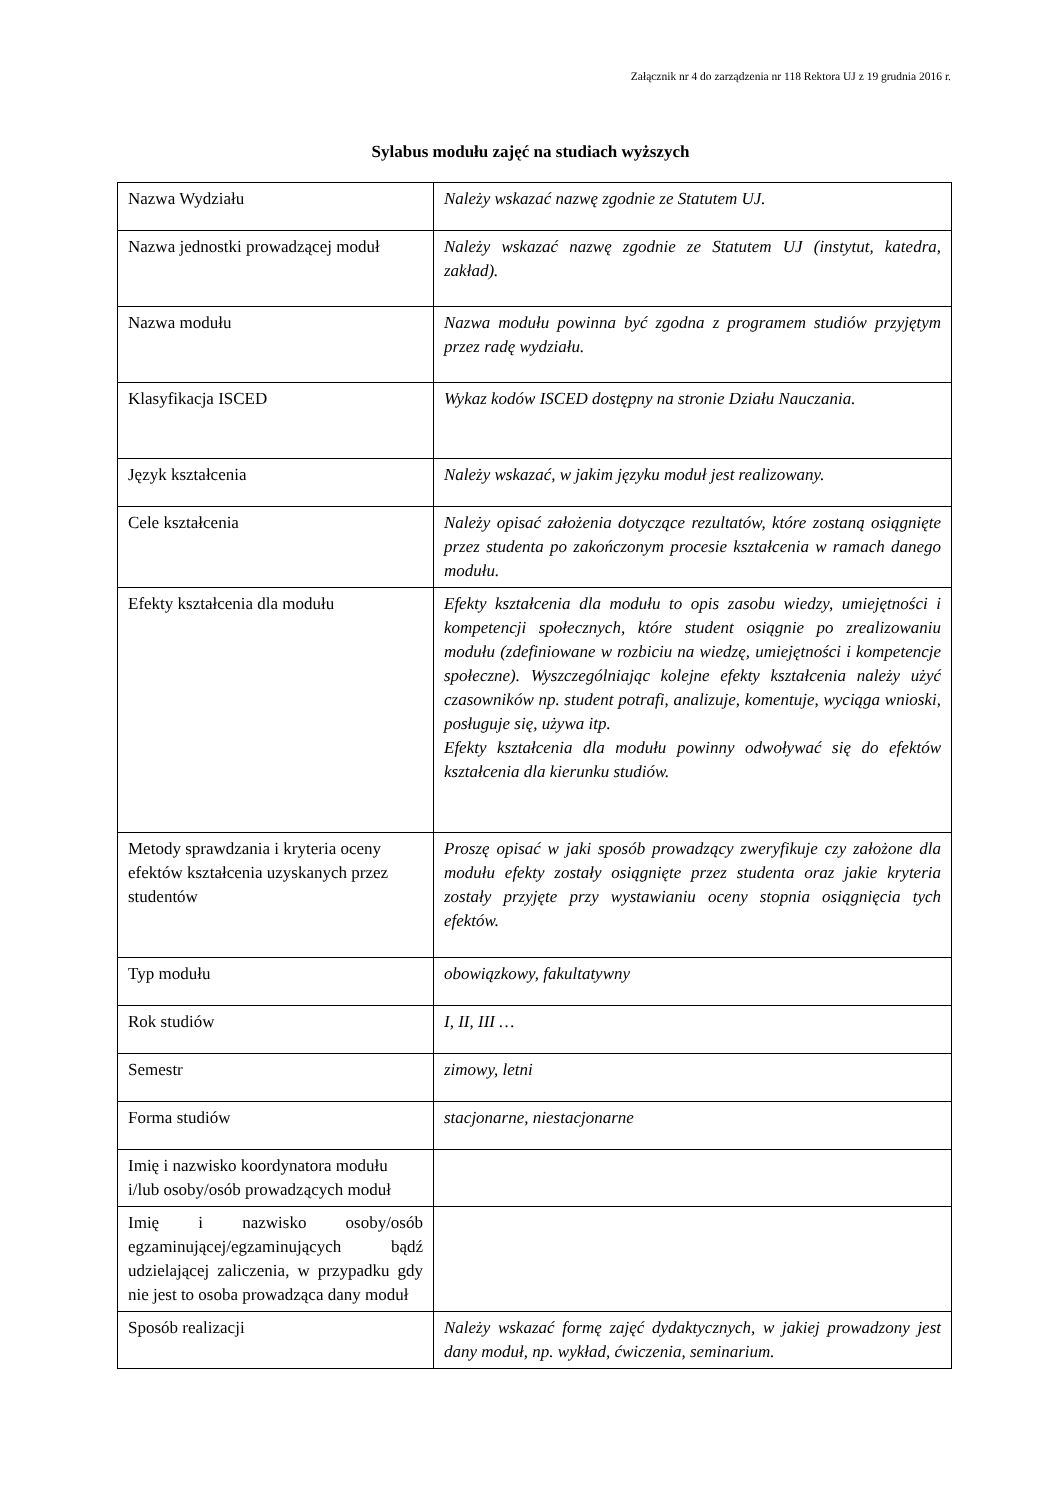Załącznik nr 4 do zarządzenia nr 118 Rektora UJ z 19 grudnia 2016 r.
Sylabus modułu zajęć na studiach wyższych
| Nazwa Wydziału | Należy wskazać nazwę zgodnie ze Statutem UJ. |
| Nazwa jednostki prowadzącej moduł | Należy wskazać nazwę zgodnie ze Statutem UJ (instytut, katedra, zakład). |
| Nazwa modułu | Nazwa modułu powinna być zgodna z programem studiów przyjętym przez radę wydziału. |
| Klasyfikacja ISCED | Wykaz kodów ISCED dostępny na stronie Działu Nauczania. |
| Język kształcenia | Należy wskazać, w jakim języku moduł jest realizowany. |
| Cele kształcenia | Należy opisać założenia dotyczące rezultatów, które zostaną osiągnięte przez studenta po zakończonym procesie kształcenia w ramach danego modułu. |
| Efekty kształcenia dla modułu | Efekty kształcenia dla modułu to opis zasobu wiedzy, umiejętności i kompetencji społecznych, które student osiągnie po zrealizowaniu modułu (zdefiniowane w rozbiciu na wiedzę, umiejętności i kompetencje społeczne). Wyszczególniając kolejne efekty kształcenia należy użyć czasowników np. student potrafi, analizuje, komentuje, wyciąga wnioski, posługuje się, używa itp. Efekty kształcenia dla modułu powinny odwoływać się do efektów kształcenia dla kierunku studiów. |
| Metody sprawdzania i kryteria oceny efektów kształcenia uzyskanych przez studentów | Proszę opisać w jaki sposób prowadzący zweryfikuje czy założone dla modułu efekty zostały osiągnięte przez studenta oraz jakie kryteria zostały przyjęte przy wystawianiu oceny stopnia osiągnięcia tych efektów. |
| Typ modułu | obowiązkowy, fakultatywny |
| Rok studiów | I, II, III … |
| Semestr | zimowy, letni |
| Forma studiów | stacjonarne, niestacjonarne |
| Imię i nazwisko koordynatora modułu i/lub osoby/osób prowadzących moduł | |
| Imię i nazwisko osoby/osób egzaminującej/egzaminujących bądź udzielającej zaliczenia, w przypadku gdy nie jest to osoba prowadząca dany moduł | |
| Sposób realizacji | Należy wskazać formę zajęć dydaktycznych, w jakiej prowadzony jest dany moduł, np. wykład, ćwiczenia, seminarium. |